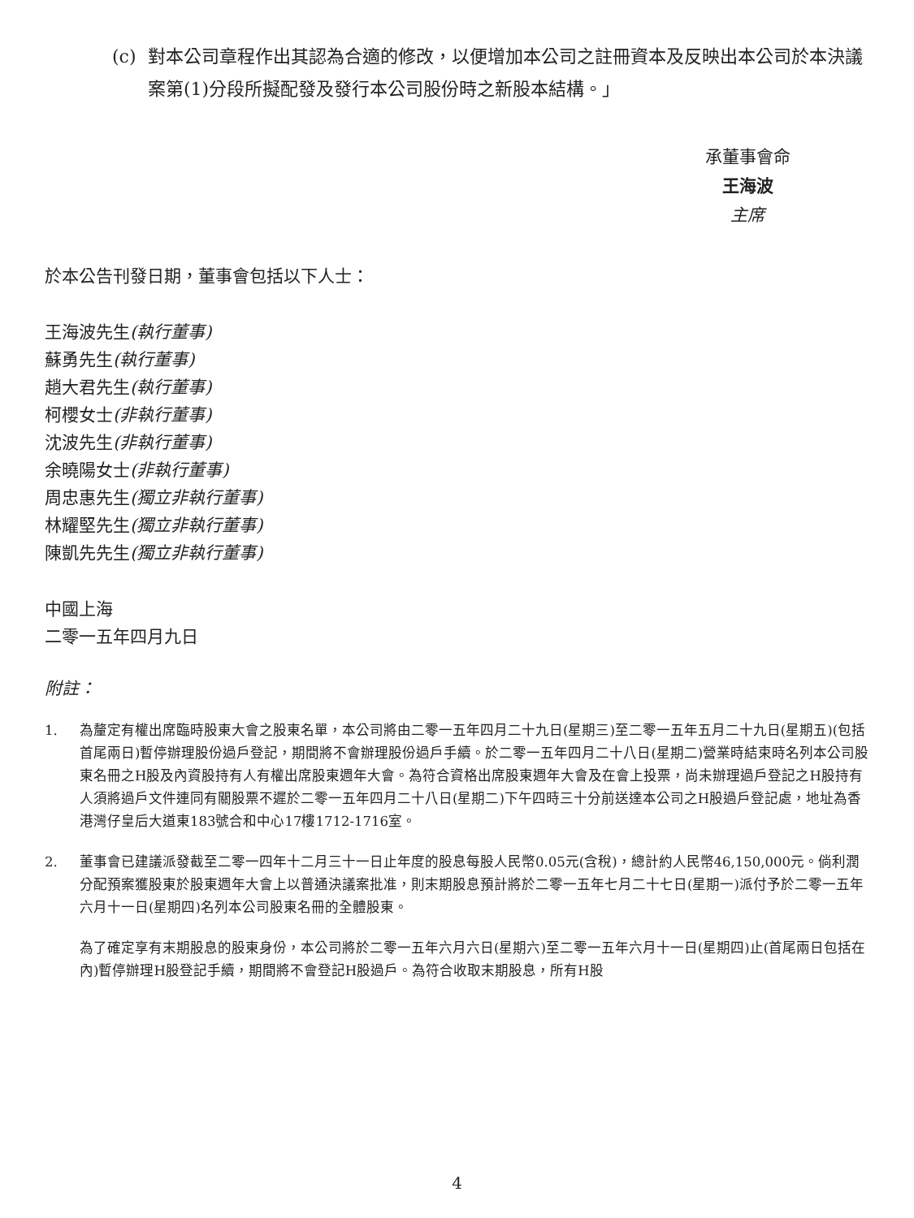(c) 對本公司章程作出其認為合適的修改，以便增加本公司之註冊資本及反映出本公司於本決議案第(1)分段所擬配發及發行本公司股份時之新股本結構。」
承董事會命
王海波
主席
於本公告刊發日期，董事會包括以下人士：
王海波先生(執行董事)
蘇勇先生(執行董事)
趙大君先生(執行董事)
柯櫻女士(非執行董事)
沈波先生(非執行董事)
余曉陽女士(非執行董事)
周忠惠先生(獨立非執行董事)
林耀堅先生(獨立非執行董事)
陳凱先先生(獨立非執行董事)
中國上海
二零一五年四月九日
附註：
1. 為釐定有權出席臨時股東大會之股東名單，本公司將由二零一五年四月二十九日(星期三)至二零一五年五月二十九日(星期五)(包括首尾兩日)暫停辦理股份過戶登記，期間將不會辦理股份過戶手續。於二零一五年四月二十八日(星期二)營業時結束時名列本公司股東名冊之H股及內資股持有人有權出席股東週年大會。為符合資格出席股東週年大會及在會上投票，尚未辦理過戶登記之H股持有人須將過戶文件連同有關股票不遲於二零一五年四月二十八日(星期二)下午四時三十分前送達本公司之H股過戶登記處，地址為香港灣仔皇后大道東183號合和中心17樓1712-1716室。
2. 董事會已建議派發截至二零一四年十二月三十一日止年度的股息每股人民幣0.05元(含稅)，總計約人民幣46,150,000元。倘利潤分配預案獲股東於股東週年大會上以普通決議案批准，則末期股息預計將於二零一五年七月二十七日(星期一)派付予於二零一五年六月十一日(星期四)名列本公司股東名冊的全體股東。
為了確定享有末期股息的股東身份，本公司將於二零一五年六月六日(星期六)至二零一五年六月十一日(星期四)止(首尾兩日包括在內)暫停辦理H股登記手續，期間將不會登記H股過戶。為符合收取末期股息，所有H股
4